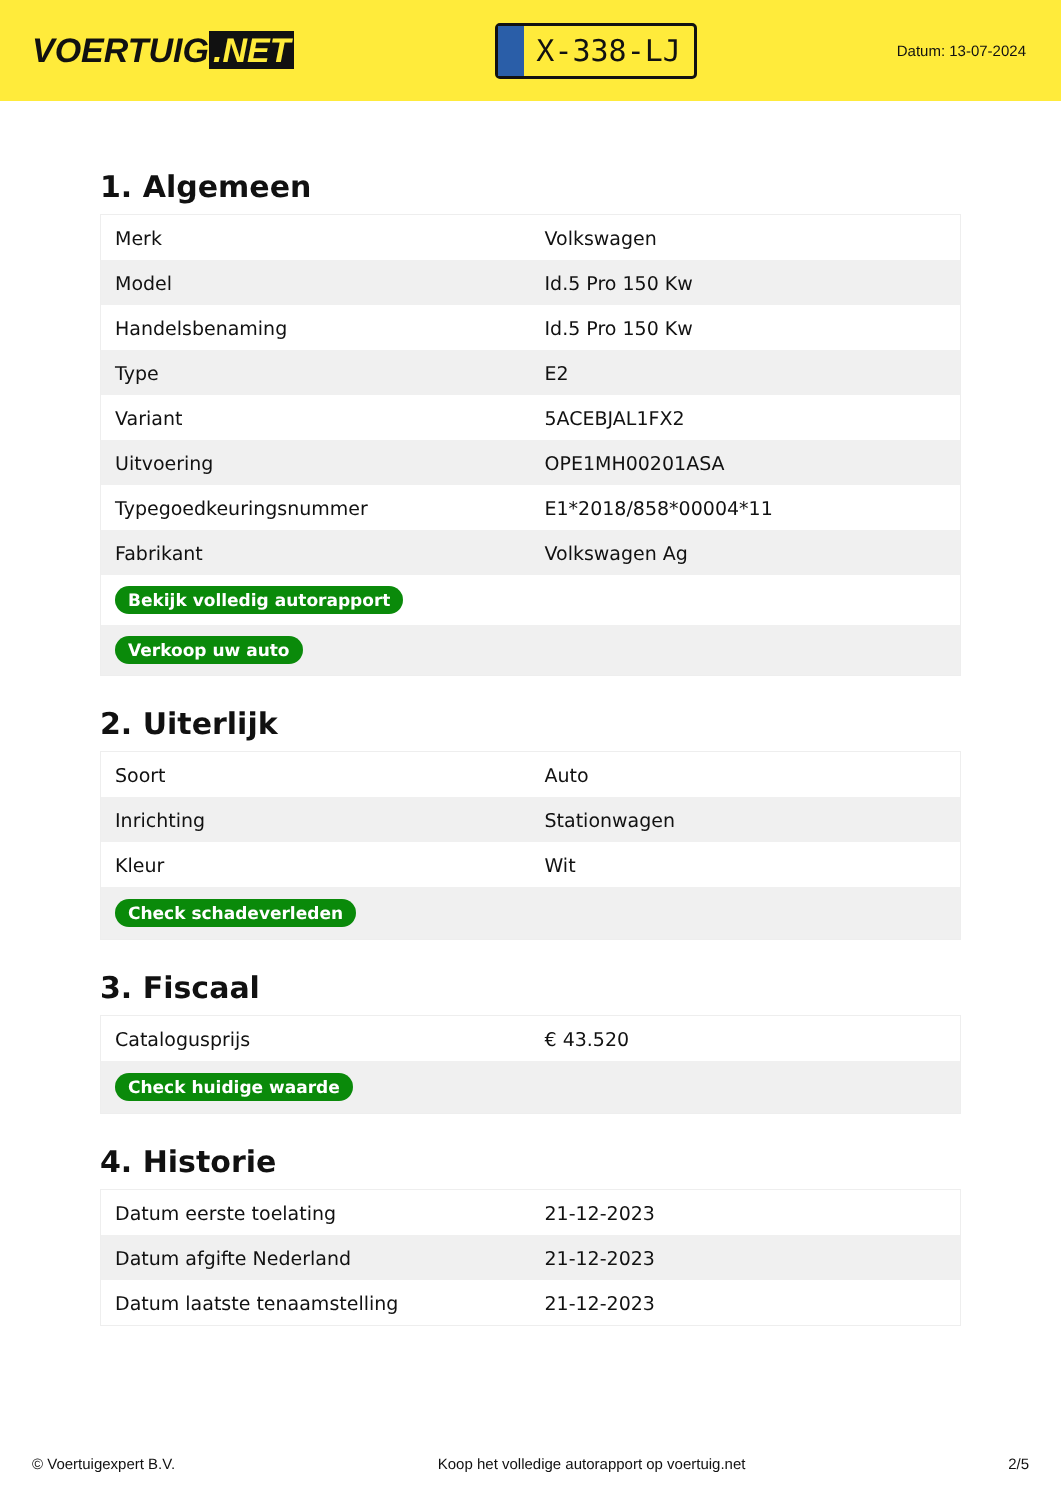VOERTUIG.NET
X-338-LJ
Datum: 13-07-2024
1. Algemeen
| Merk | Volkswagen |
| Model | Id.5 Pro 150 Kw |
| Handelsbenaming | Id.5 Pro 150 Kw |
| Type | E2 |
| Variant | 5ACEBJAL1FX2 |
| Uitvoering | OPE1MH00201ASA |
| Typegoedkeuringsnummer | E1*2018/858*00004*11 |
| Fabrikant | Volkswagen Ag |
| Bekijk volledig autorapport | |
| Verkoop uw auto | |
2. Uiterlijk
| Soort | Auto |
| Inrichting | Stationwagen |
| Kleur | Wit |
| Check schadeverleden | |
3. Fiscaal
| Catalogusprijs | € 43.520 |
| Check huidige waarde | |
4. Historie
| Datum eerste toelating | 21-12-2023 |
| Datum afgifte Nederland | 21-12-2023 |
| Datum laatste tenaamstelling | 21-12-2023 |
© Voertuigexpert B.V. Koop het volledige autorapport op voertuig.net 2/5